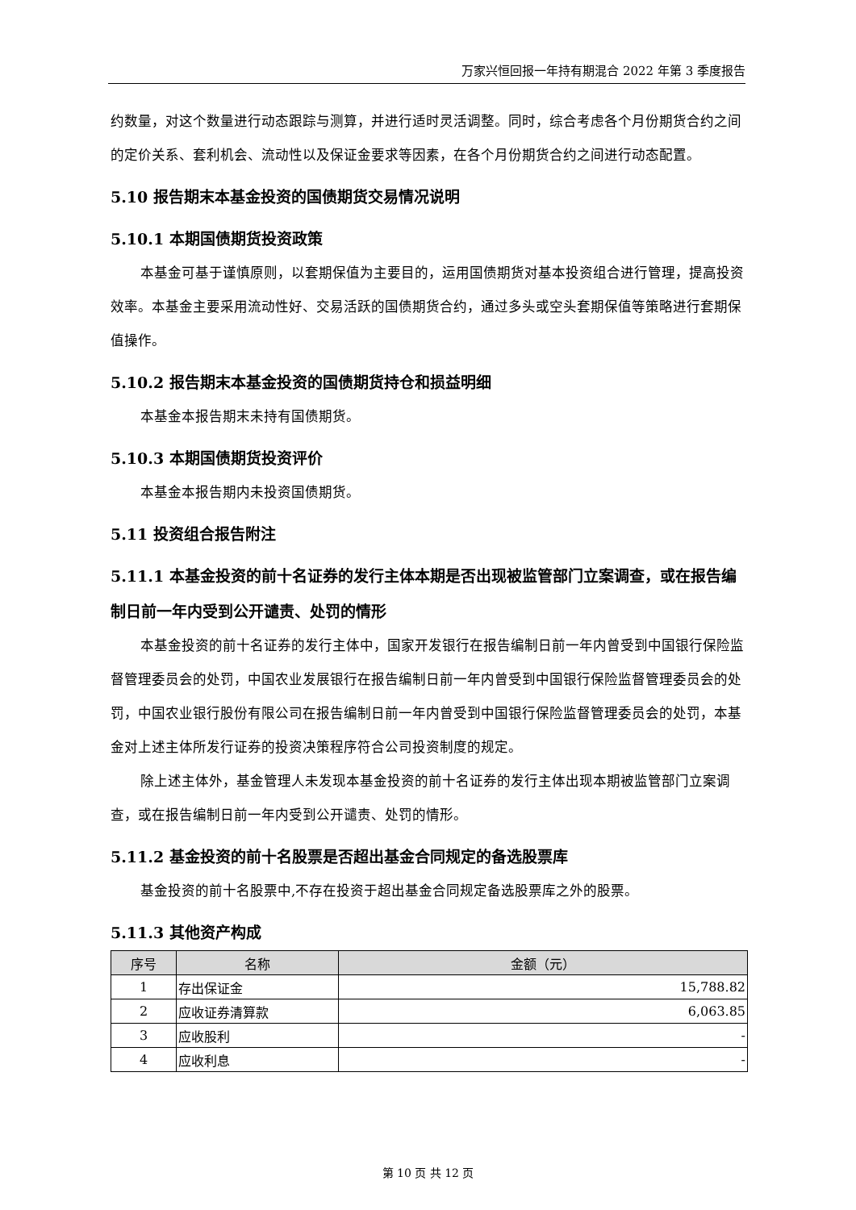万家兴恒回报一年持有期混合 2022 年第 3 季度报告
约数量，对这个数量进行动态跟踪与测算，并进行适时灵活调整。同时，综合考虑各个月份期货合约之间的定价关系、套利机会、流动性以及保证金要求等因素，在各个月份期货合约之间进行动态配置。
5.10 报告期末本基金投资的国债期货交易情况说明
5.10.1 本期国债期货投资政策
本基金可基于谨慎原则，以套期保值为主要目的，运用国债期货对基本投资组合进行管理，提高投资效率。本基金主要采用流动性好、交易活跃的国债期货合约，通过多头或空头套期保值等策略进行套期保值操作。
5.10.2 报告期末本基金投资的国债期货持仓和损益明细
本基金本报告期末未持有国债期货。
5.10.3 本期国债期货投资评价
本基金本报告期内未投资国债期货。
5.11 投资组合报告附注
5.11.1 本基金投资的前十名证券的发行主体本期是否出现被监管部门立案调查，或在报告编制日前一年内受到公开谴责、处罚的情形
本基金投资的前十名证券的发行主体中，国家开发银行在报告编制日前一年内曾受到中国银行保险监督管理委员会的处罚，中国农业发展银行在报告编制日前一年内曾受到中国银行保险监督管理委员会的处罚，中国农业银行股份有限公司在报告编制日前一年内曾受到中国银行保险监督管理委员会的处罚，本基金对上述主体所发行证券的投资决策程序符合公司投资制度的规定。
除上述主体外，基金管理人未发现本基金投资的前十名证券的发行主体出现本期被监管部门立案调查，或在报告编制日前一年内受到公开谴责、处罚的情形。
5.11.2 基金投资的前十名股票是否超出基金合同规定的备选股票库
基金投资的前十名股票中,不存在投资于超出基金合同规定备选股票库之外的股票。
5.11.3 其他资产构成
| 序号 | 名称 | 金额（元） |
| --- | --- | --- |
| 1 | 存出保证金 | 15,788.82 |
| 2 | 应收证券清算款 | 6,063.85 |
| 3 | 应收股利 | - |
| 4 | 应收利息 | - |
第 10 页 共 12 页